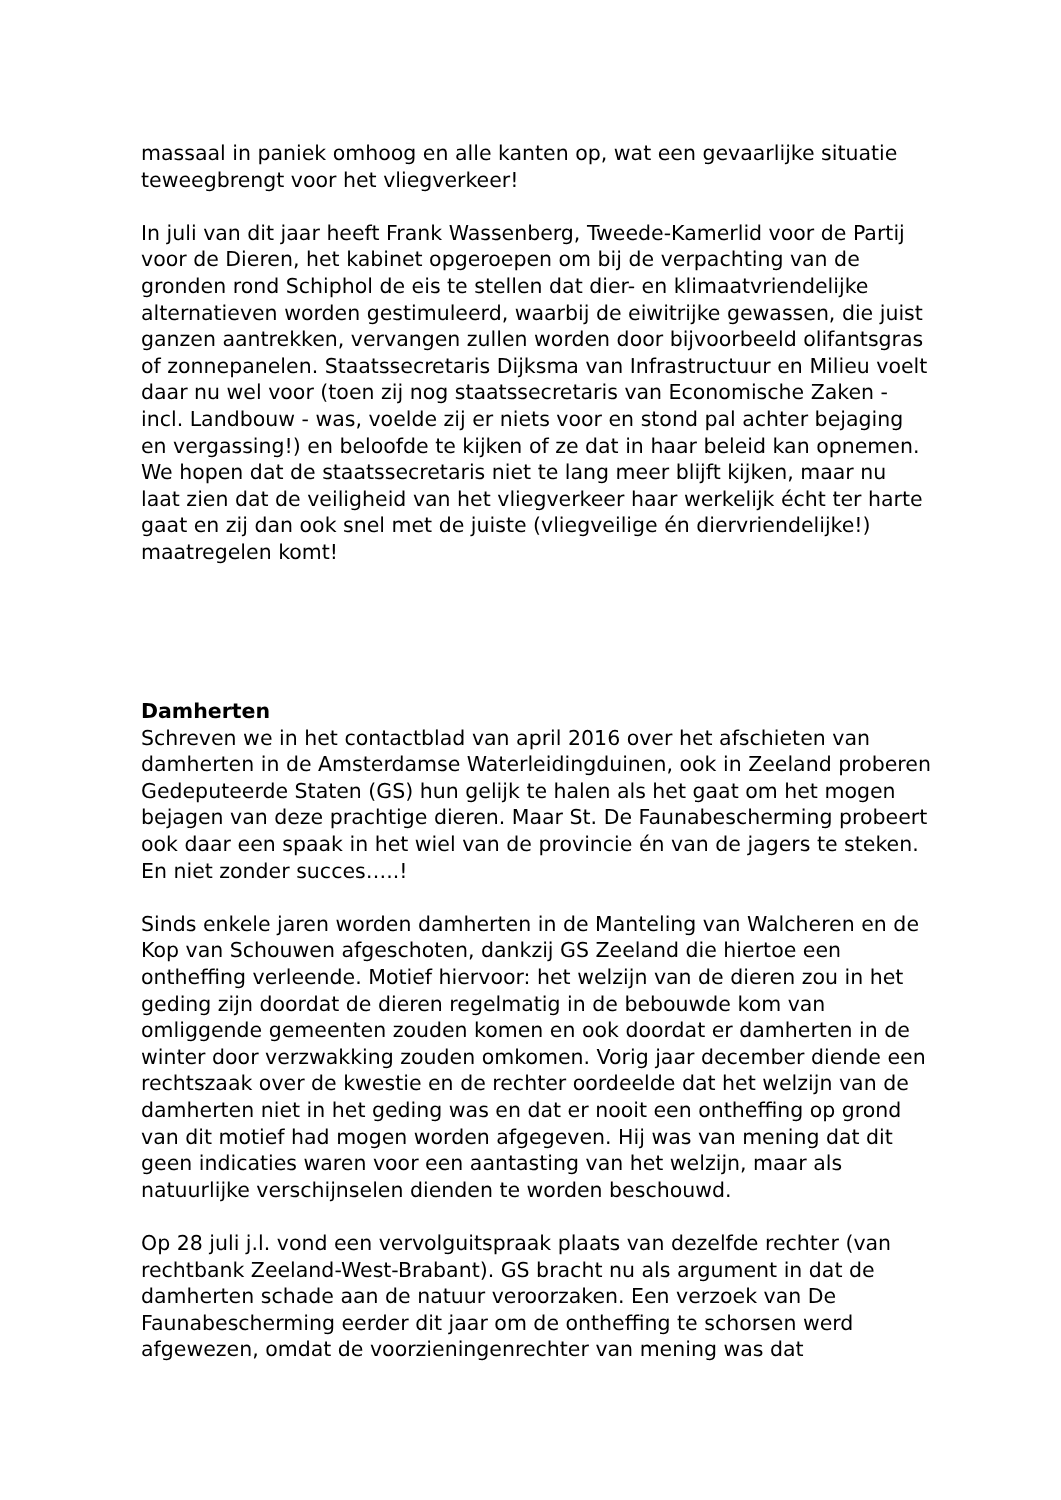massaal in paniek omhoog en alle kanten op, wat een gevaarlijke situatie teweegbrengt voor het vliegverkeer!
In juli van dit jaar heeft Frank Wassenberg, Tweede-Kamerlid voor de Partij voor de Dieren, het kabinet opgeroepen om bij de verpachting van de gronden rond Schiphol de eis te stellen dat dier- en klimaatvriendelijke alternatieven worden gestimuleerd, waarbij de eiwitrijke gewassen, die juist ganzen aantrekken, vervangen zullen worden door bijvoorbeeld olifantsgras of zonnepanelen. Staatssecretaris Dijksma van Infrastructuur en Milieu voelt daar nu wel voor (toen zij nog staatssecretaris van Economische Zaken - incl. Landbouw - was, voelde zij er niets voor en stond pal achter bejaging en vergassing!) en beloofde te kijken of ze dat in haar beleid kan opnemen. We hopen dat de staatssecretaris niet te lang meer blijft kijken, maar nu laat zien dat de veiligheid van het vliegverkeer haar werkelijk écht ter harte gaat en zij dan ook snel met de juiste (vliegveilige én diervriendelijke!) maatregelen komt!
Damherten
Schreven we in het contactblad van april 2016 over het afschieten van damherten in de Amsterdamse Waterleidingduinen, ook in Zeeland proberen Gedeputeerde Staten (GS) hun gelijk te halen als het gaat om het mogen bejagen van deze prachtige dieren. Maar St. De Faunabescherming probeert ook daar een spaak in het wiel van de provincie én van de jagers te steken. En niet zonder succes…..!
Sinds enkele jaren worden damherten in de Manteling van Walcheren en de Kop van Schouwen afgeschoten, dankzij GS Zeeland die hiertoe een ontheffing verleende. Motief hiervoor: het welzijn van de dieren zou in het geding zijn doordat de dieren regelmatig in de bebouwde kom van omliggende gemeenten zouden komen en ook doordat er damherten in de winter door verzwakking zouden omkomen. Vorig jaar december diende een rechtszaak over de kwestie en de rechter oordeelde dat het welzijn van de damherten niet in het geding was en dat er nooit een ontheffing op grond van dit motief had mogen worden afgegeven. Hij was van mening dat dit geen indicaties waren voor een aantasting van het welzijn, maar als natuurlijke verschijnselen dienden te worden beschouwd.
Op 28 juli j.l. vond een vervolguitspraak plaats van dezelfde rechter (van rechtbank Zeeland-West-Brabant). GS bracht nu als argument in dat de damherten schade aan de natuur veroorzaken. Een verzoek van De Faunabescherming eerder dit jaar om de ontheffing te schorsen werd afgewezen, omdat de voorzieningenrechter van mening was dat